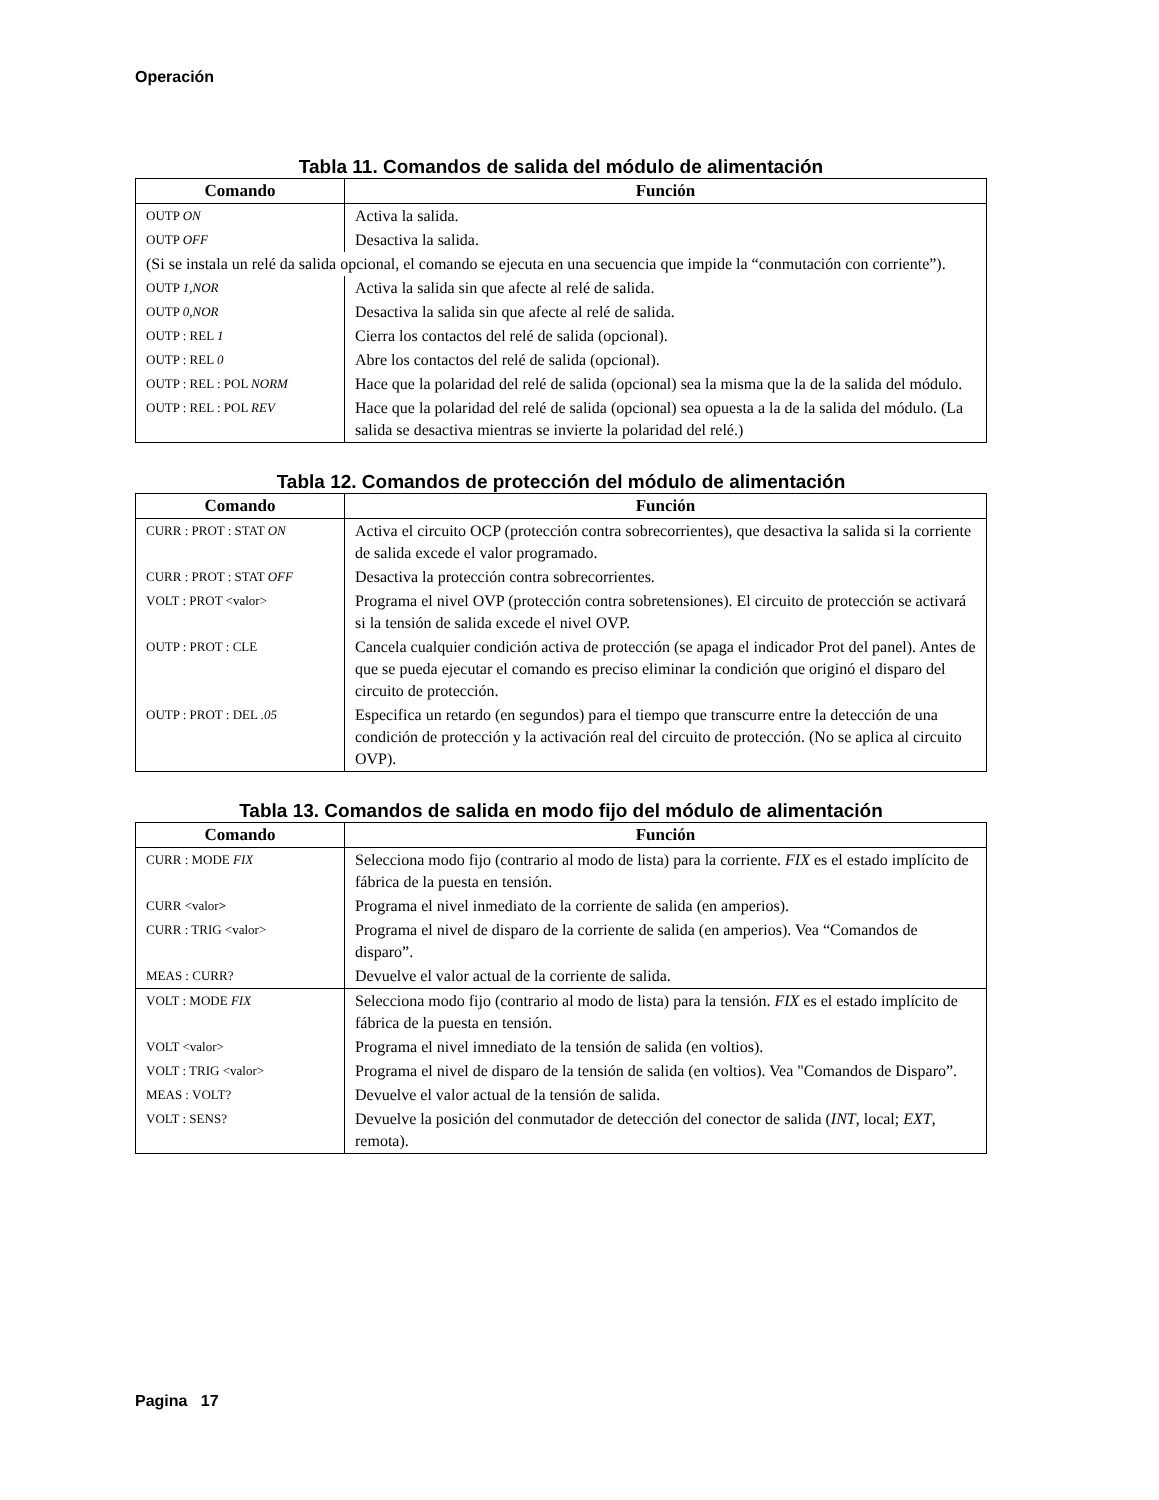Operación
Tabla 11. Comandos de salida del módulo de alimentación
| Comando | Función |
| --- | --- |
| OUTP ON | Activa la salida. |
| OUTP OFF | Desactiva la salida. |
| (Si se instala un relé da salida opcional, el comando se ejecuta en una secuencia que impide la “conmutación con corriente”). | |
| OUTP 1,NOR | Activa la salida sin que afecte al relé de salida. |
| OUTP 0,NOR | Desactiva la salida sin que afecte al relé de salida. |
| OUTP : REL 1 | Cierra los contactos del relé de salida (opcional). |
| OUTP : REL 0 | Abre los contactos del relé de salida (opcional). |
| OUTP : REL : POL NORM | Hace que la polaridad del relé de salida (opcional) sea la misma que la de la salida del módulo. |
| OUTP : REL : POL REV | Hace que la polaridad del relé de salida (opcional) sea opuesta a la de la salida del módulo. (La salida se desactiva mientras se invierte la polaridad del relé.) |
Tabla 12. Comandos de protección del módulo de alimentación
| Comando | Función |
| --- | --- |
| CURR : PROT : STAT ON | Activa el circuito OCP (protección contra sobrecorrientes), que desactiva la salida si la corriente de salida excede el valor programado. |
| CURR : PROT : STAT OFF | Desactiva la protección contra sobrecorrientes. |
| VOLT : PROT <valor> | Programa el nivel OVP (protección contra sobretensiones). El circuito de protección se activará si la tensión de salida excede el nivel OVP. |
| OUTP : PROT : CLE | Cancela cualquier condición activa de protección (se apaga el indicador Prot del panel). Antes de que se pueda ejecutar el comando es preciso eliminar la condición que originó el disparo del circuito de protección. |
| OUTP : PROT : DEL .05 | Especifica un retardo (en segundos) para el tiempo que transcurre entre la detección de una condición de protección y la activación real del circuito de protección. (No se aplica al circuito OVP). |
Tabla 13. Comandos de salida en modo fijo del módulo de alimentación
| Comando | Función |
| --- | --- |
| CURR : MODE FIX | Selecciona modo fijo (contrario al modo de lista) para la corriente. FIX es el estado implícito de fábrica de la puesta en tensión. |
| CURR <valor > | Programa el nivel inmediato de la corriente de salida (en amperios). |
| CURR : TRIG <valor> | Programa el nivel de disparo de la corriente de salida (en amperios). Vea “Comandos de disparo”. |
| MEAS : CURR? | Devuelve el valor actual de la corriente de salida. |
| VOLT : MODE FIX | Selecciona modo fijo (contrario al modo de lista) para la tensión. FIX es el estado implícito de fábrica de la puesta en tensión. |
| VOLT <valor> | Programa el nivel imnediato de la tensión de salida (en voltios). |
| VOLT : TRIG <valor> | Programa el nivel de disparo de la tensión de salida (en voltios). Vea "Comandos de Disparo”. |
| MEAS : VOLT? | Devuelve el valor actual de la tensión de salida. |
| VOLT : SENS? | Devuelve la posición del conmutador de detección del conector de salida ( INT , local; EXT , remota). |
Pagina 17